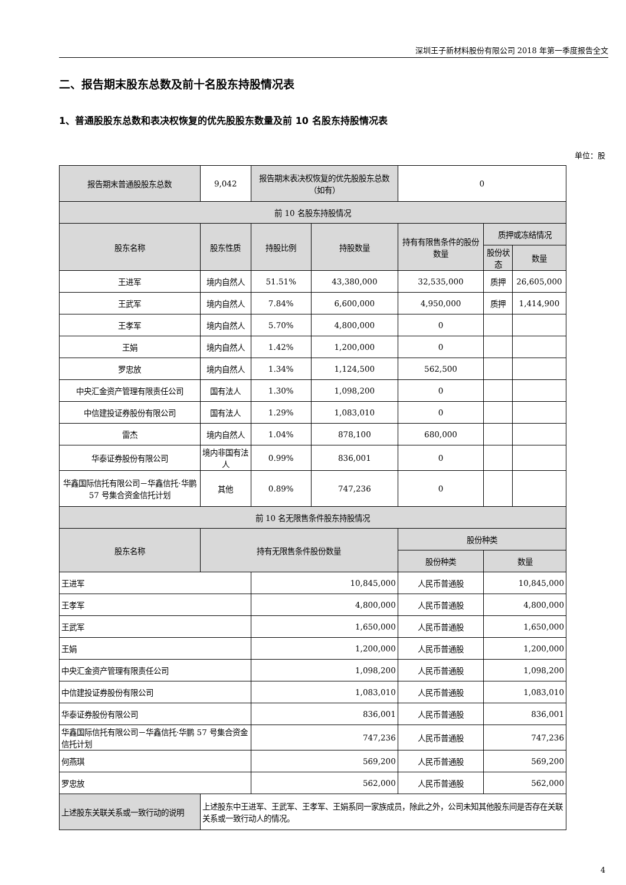深圳王子新材料股份有限公司 2018 年第一季度报告全文
二、报告期末股东总数及前十名股东持股情况表
1、普通股股东总数和表决权恢复的优先股股东数量及前 10 名股东持股情况表
单位：股
| 报告期末普通股股东总数 | | 9,042 | 报告期末表决权恢复的优先股股东总数（如有） | | 0 | | |
| 前 10 名股东持股情况 | | | | | | | |
| 股东名称 | | 股东性质 | 持股比例 | 持股数量 | 持有有限售条件的股份数量 | 质押或冻结情况 | |
| | | | | | | 股份状态 | 数量 |
| 王进军 | | 境内自然人 | 51.51% | 43,380,000 | 32,535,000 | 质押 | 26,605,000 |
| 王武军 | | 境内自然人 | 7.84% | 6,600,000 | 4,950,000 | 质押 | 1,414,900 |
| 王孝军 | | 境内自然人 | 5.70% | 4,800,000 | 0 | | |
| 王娟 | | 境内自然人 | 1.42% | 1,200,000 | 0 | | |
| 罗忠放 | | 境内自然人 | 1.34% | 1,124,500 | 562,500 | | |
| 中央汇金资产管理有限责任公司 | | 国有法人 | 1.30% | 1,098,200 | 0 | | |
| 中信建投证券股份有限公司 | | 国有法人 | 1.29% | 1,083,010 | 0 | | |
| 雷杰 | | 境内自然人 | 1.04% | 878,100 | 680,000 | | |
| 华泰证券股份有限公司 | | 境内非国有法人 | 0.99% | 836,001 | 0 | | |
| 华鑫国际信托有限公司－华鑫信托·华鹏 57 号集合资金信托计划 | | 其他 | 0.89% | 747,236 | 0 | | |
| 前 10 名无限售条件股东持股情况 | | | | | | | |
| 股东名称 | 持有无限售条件股份数量 | | | | 股份种类 | | |
| | | | | | 股份种类 | 数量 | |
| 王进军 | | | 10,845,000 | | 人民币普通股 | 10,845,000 | |
| 王孝军 | | | 4,800,000 | | 人民币普通股 | 4,800,000 | |
| 王武军 | | | 1,650,000 | | 人民币普通股 | 1,650,000 | |
| 王娟 | | | 1,200,000 | | 人民币普通股 | 1,200,000 | |
| 中央汇金资产管理有限责任公司 | | | 1,098,200 | | 人民币普通股 | 1,098,200 | |
| 中信建投证券股份有限公司 | | | 1,083,010 | | 人民币普通股 | 1,083,010 | |
| 华泰证券股份有限公司 | | | 836,001 | | 人民币普通股 | 836,001 | |
| 华鑫国际信托有限公司－华鑫信托·华鹏 57 号集合资金信托计划 | | | 747,236 | | 人民币普通股 | 747,236 | |
| 何燕琪 | | | 569,200 | | 人民币普通股 | 569,200 | |
| 罗忠放 | | | 562,000 | | 人民币普通股 | 562,000 | |
| 上述股东关联关系或一致行动的说明 | 上述股东中王进军、王武军、王孝军、王娟系同一家族成员，除此之外，公司未知其他股东间是否存在关联关系或一致行动人的情况。 | | | | | | |
4